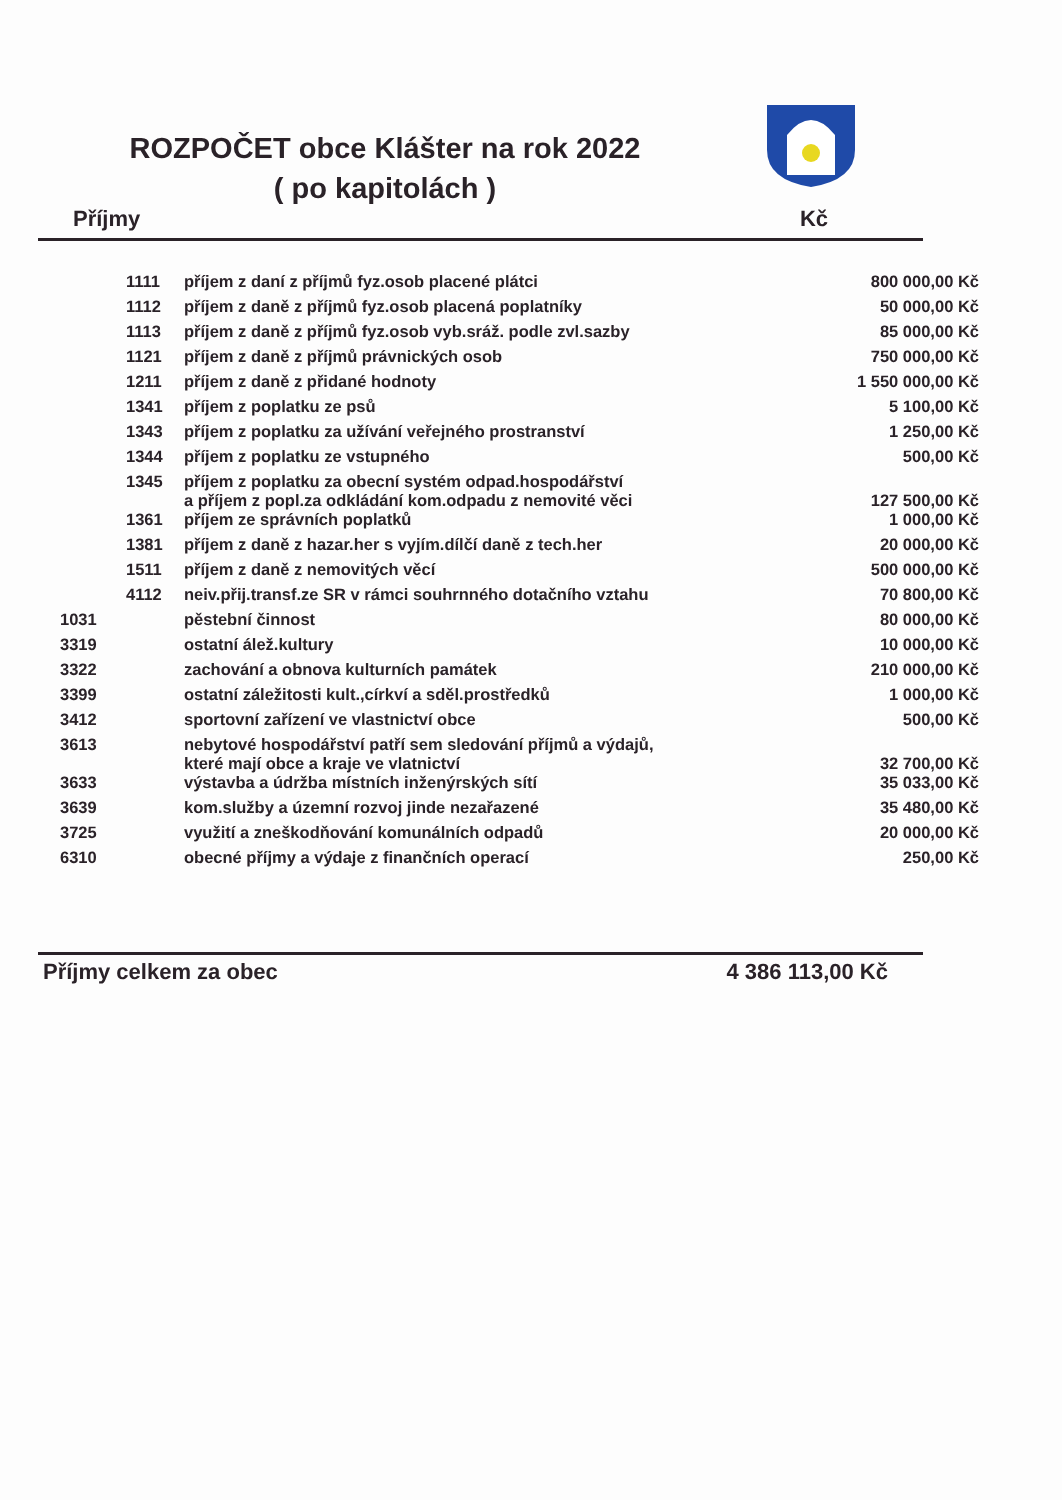ROZPOČET obce Klášter na rok 2022
( po kapitolách )
Příjmy Kč
| | 1111 | příjem z daní z příjmů fyz.osob placené plátci | 800 000,00 Kč |
| | 1112 | příjem z daně z příjmů fyz.osob placená poplatníky | 50 000,00 Kč |
| | 1113 | příjem z daně z příjmů fyz.osob vyb.sráž. podle zvl.sazby | 85 000,00 Kč |
| | 1121 | příjem z daně z příjmů právnických osob | 750 000,00 Kč |
| | 1211 | příjem z daně z přidané hodnoty | 1 550 000,00 Kč |
| | 1341 | příjem z poplatku ze psů | 5 100,00 Kč |
| | 1343 | příjem z poplatku za užívání veřejného prostranství | 1 250,00 Kč |
| | 1344 | příjem z poplatku ze vstupného | 500,00 Kč |
| | 1345 | příjem z poplatku za obecní systém odpad.hospodářství a příjem z popl.za odkládání kom.odpadu z nemovité věci | 127 500,00 Kč |
| | 1361 | příjem ze správních poplatků | 1 000,00 Kč |
| | 1381 | příjem z daně z hazar.her s vyjím.dílčí daně z tech.her | 20 000,00 Kč |
| | 1511 | příjem z daně z nemovitých věcí | 500 000,00 Kč |
| | 4112 | neiv.přij.transf.ze SR v rámci souhrnného dotačního vztahu | 70 800,00 Kč |
| 1031 | | pěstební činnost | 80 000,00 Kč |
| 3319 | | ostatní álež.kultury | 10 000,00 Kč |
| 3322 | | zachování a obnova kulturních památek | 210 000,00 Kč |
| 3399 | | ostatní záležitosti kult.,církví a sděl.prostředků | 1 000,00 Kč |
| 3412 | | sportovní zařízení ve vlastnictví obce | 500,00 Kč |
| 3613 | | nebytové hospodářství patří sem sledování příjmů a výdajů, které mají obce a kraje ve vlatnictví | 32 700,00 Kč |
| 3633 | | výstavba a údržba místních inženýrských sítí | 35 033,00 Kč |
| 3639 | | kom.služby a územní rozvoj jinde nezařazené | 35 480,00 Kč |
| 3725 | | využití a zneškodňování komunálních odpadů | 20 000,00 Kč |
| 6310 | | obecné příjmy a výdaje z finančních operací | 250,00 Kč |
Příjmy celkem za obec 4 386 113,00 Kč